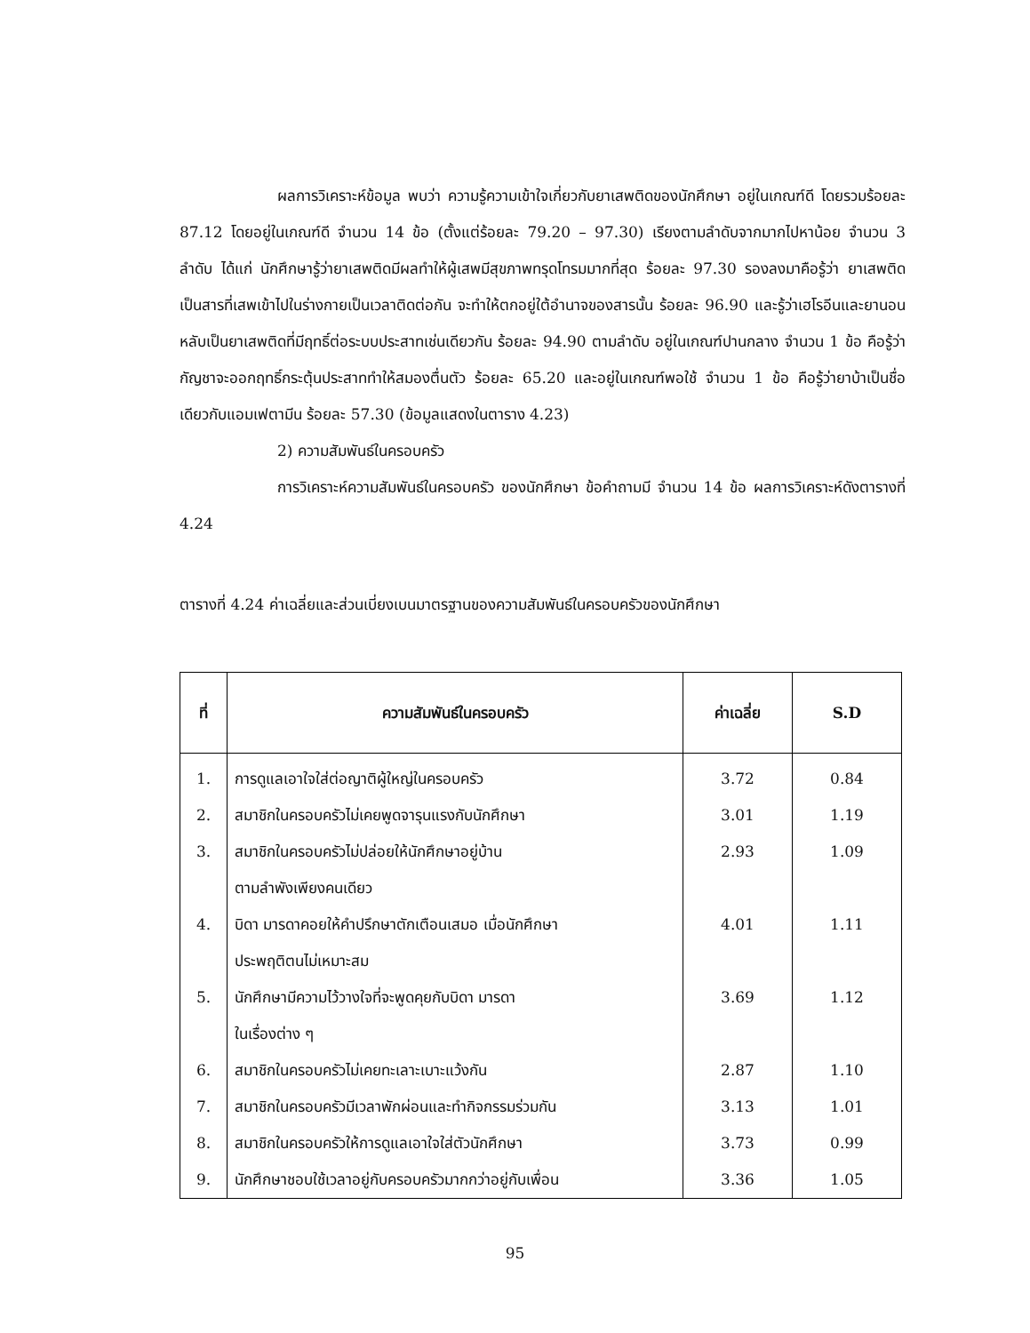ผลการวิเคราะห์ข้อมูล พบว่า ความรู้ความเข้าใจเกี่ยวกับยาเสพติดของนักศึกษา อยู่ในเกณฑ์ดี โดยรวมร้อยละ 87.12 โดยอยู่ในเกณฑ์ดี จำนวน 14 ข้อ (ตั้งแต่ร้อยละ 79.20 – 97.30) เรียงตามลำดับจากมากไปหาน้อย จำนวน 3 ลำดับ ได้แก่ นักศึกษารู้ว่ายาเสพติดมีผลทำให้ผู้เสพมีสุขภาพทรุดโทรมมากที่สุด ร้อยละ 97.30 รองลงมาคือรู้ว่า ยาเสพติดเป็นสารที่เสพเข้าไปในร่างกายเป็นเวลาติดต่อกัน จะทำให้ตกอยู่ใต้อำนาจของสารนั้น ร้อยละ 96.90 และรู้ว่าเฮโรอีนและยานอนหลับเป็นยาเสพติดที่มีฤทธิ์ต่อระบบประสาทเช่นเดียวกัน ร้อยละ 94.90 ตามลำดับ อยู่ในเกณฑ์ปานกลาง จำนวน 1 ข้อ คือรู้ว่ากัญชาจะออกฤทธิ์กระตุ้นประสาททำให้สมองตื่นตัว ร้อยละ 65.20 และอยู่ในเกณฑ์พอใช้ จำนวน 1 ข้อ คือรู้ว่ายาบ้าเป็นชื่อเดียวกับแอมเฟตามีน ร้อยละ 57.30 (ข้อมูลแสดงในตาราง 4.23)
2) ความสัมพันธ์ในครอบครัว
การวิเคราะห์ความสัมพันธ์ในครอบครัว ของนักศึกษา ข้อคำถามมี จำนวน 14 ข้อ ผลการวิเคราะห์ดังตารางที่ 4.24
ตารางที่ 4.24 ค่าเฉลี่ยและส่วนเบี่ยงเบนมาตรฐานของความสัมพันธ์ในครอบครัวของนักศึกษา
| ที่ | ความสัมพันธ์ในครอบครัว | ค่าเฉลี่ย | S.D |
| --- | --- | --- | --- |
| 1. | การดูแลเอาใจใส่ต่อญาติผู้ใหญ่ในครอบครัว | 3.72 | 0.84 |
| 2. | สมาชิกในครอบครัวไม่เคยพูดจารุนแรงกับนักศึกษา | 3.01 | 1.19 |
| 3. | สมาชิกในครอบครัวไม่ปล่อยให้นักศึกษาอยู่บ้าน ตามลำพังเพียงคนเดียว | 2.93 | 1.09 |
| 4. | บิดา มารดาคอยให้คำปรึกษาตักเตือนเสมอ เมื่อนักศึกษา ประพฤติตนไม่เหมาะสม | 4.01 | 1.11 |
| 5. | นักศึกษามีความไว้วางใจที่จะพูดคุยกับบิดา มารดา ในเรื่องต่าง ๆ | 3.69 | 1.12 |
| 6. | สมาชิกในครอบครัวไม่เคยทะเลาะเบาะแว้งกัน | 2.87 | 1.10 |
| 7. | สมาชิกในครอบครัวมีเวลาพักผ่อนและทำกิจกรรมร่วมกัน | 3.13 | 1.01 |
| 8. | สมาชิกในครอบครัวให้การดูแลเอาใจใส่ตัวนักศึกษา | 3.73 | 0.99 |
| 9. | นักศึกษาชอบใช้เวลาอยู่กับครอบครัวมากกว่าอยู่กับเพื่อน | 3.36 | 1.05 |
95